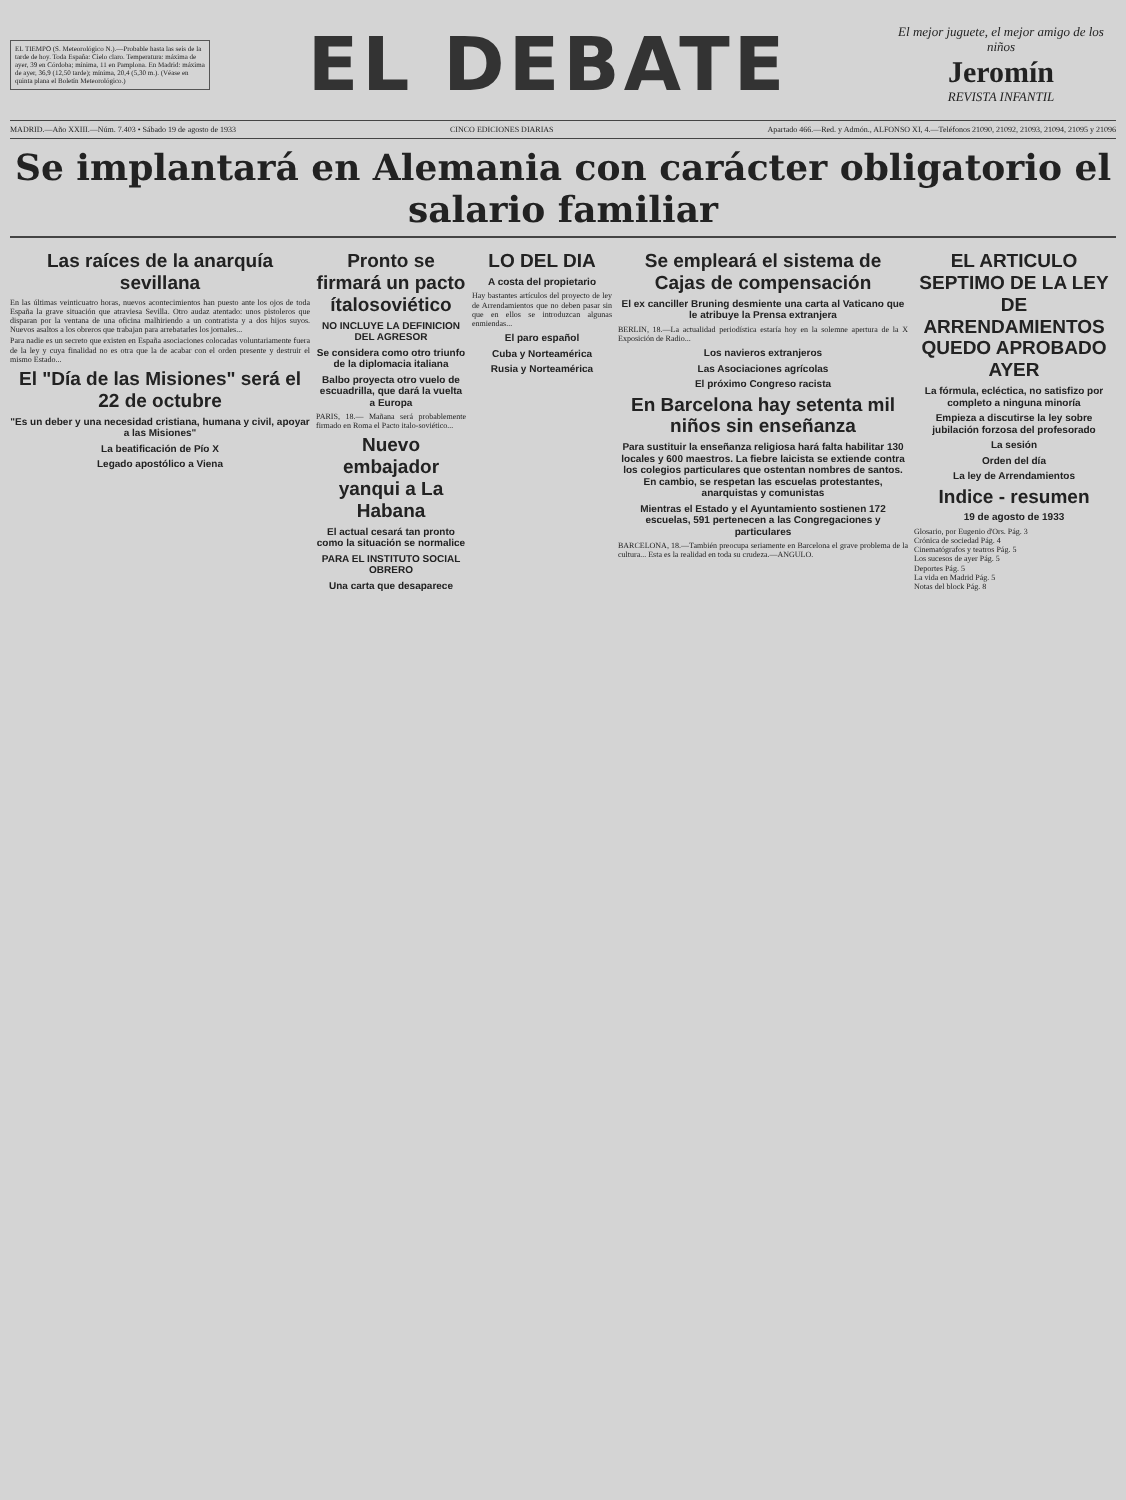EL TIEMPO (S. Meteorológico N.).—Probable hasta las seis de la tarde de hoy. Toda España: Cielo claro. Temperatura: máxima de ayer, 39 en Córdoba; mínima, 11 en Pamplona. En Madrid: máxima de ayer, 36,9 (12,50 tarde); mínima, 20,4 (5,30 m.). (Véase en quinta plana el Boletín Meteorológico.)
EL DEBATE
El mejor juguete, el mejor amigo de los niños
Jeromín
REVISTA INFANTIL
MADRID.—Año XXIII.—Núm. 7.403 • Sábado 19 de agosto de 1933 CINCO EDICIONES DIARIAS Apartado 466.—Red. y Admón., ALFONSO XI, 4.—Teléfonos 21090, 21092, 21093, 21094, 21095 y 21096
Se implantará en Alemania con carácter obligatorio el salario familiar
Las raíces de la anarquía sevillana
En las últimas veinticuatro horas, nuevos acontecimientos han puesto ante los ojos de toda España la grave situación que atraviesa Sevilla. Otro audaz atentado: unos pistoleros que disparan por la ventana de una oficina malhiriendo a un contratista y a dos hijos suyos. Nuevos asaltos a los obreros que trabajan para arrebatarles los jornales...
Para nadie es un secreto que existen en España asociaciones colocadas voluntariamente fuera de la ley y cuya finalidad no es otra que la de acabar con el orden presente y destruir el mismo Estado...
El "Día de las Misiones" será el 22 de octubre
"Es un deber y una necesidad cristiana, humana y civil, apoyar a las Misiones"
La beatificación de Pío X
Legado apostólico a Viena
Pronto se firmará un pacto ítalosoviético
NO INCLUYE LA DEFINICION DEL AGRESOR
Se considera como otro triunfo de la diplomacia italiana
Balbo proyecta otro vuelo de escuadrilla, que dará la vuelta a Europa
PARIS, 18.— Mañana será probablemente firmado en Roma el Pacto italo-soviético...
Nuevo embajador yanqui a La Habana
El actual cesará tan pronto como la situación se normalice
PARA EL INSTITUTO SOCIAL OBRERO
Una carta que desaparece
LO DEL DIA
A costa del propietario
Hay bastantes artículos del proyecto de ley de Arrendamientos que no deben pasar sin que en ellos se introduzcan algunas enmiendas...
El paro español
Cuba y Norteamérica
Rusia y Norteamérica
Se empleará el sistema de Cajas de compensación
El ex canciller Bruning desmiente una carta al Vaticano que le atribuye la Prensa extranjera
BERLIN, 18.—La actualidad periodística estaría hoy en la solemne apertura de la X Exposición de Radio...
Los navieros extranjeros
Las Asociaciones agrícolas
El próximo Congreso racista
En Barcelona hay setenta mil niños sin enseñanza
Para sustituir la enseñanza religiosa hará falta habilitar 130 locales y 600 maestros. La fiebre laicista se extiende contra los colegios particulares que ostentan nombres de santos. En cambio, se respetan las escuelas protestantes, anarquistas y comunistas
Mientras el Estado y el Ayuntamiento sostienen 172 escuelas, 591 pertenecen a las Congregaciones y particulares
BARCELONA, 18.—También preocupa seriamente en Barcelona el grave problema de la cultura... Esta es la realidad en toda su crudeza.—ANGULO.
EL ARTICULO SEPTIMO DE LA LEY DE ARRENDAMIENTOS QUEDO APROBADO AYER
La fórmula, ecléctica, no satisfizo por completo a ninguna minoría
Empieza a discutirse la ley sobre jubilación forzosa del profesorado
La sesión
Orden del día
La ley de Arrendamientos
Indice - resumen
19 de agosto de 1933
Glosario, por Eugenio d'Ors. Pág. 3
Crónica de sociedad Pág. 4
Cinematógrafos y teatros Pág. 5
Los sucesos de ayer Pág. 5
Deportes Pág. 5
La vida en Madrid Pág. 5
Notas del block Pág. 8